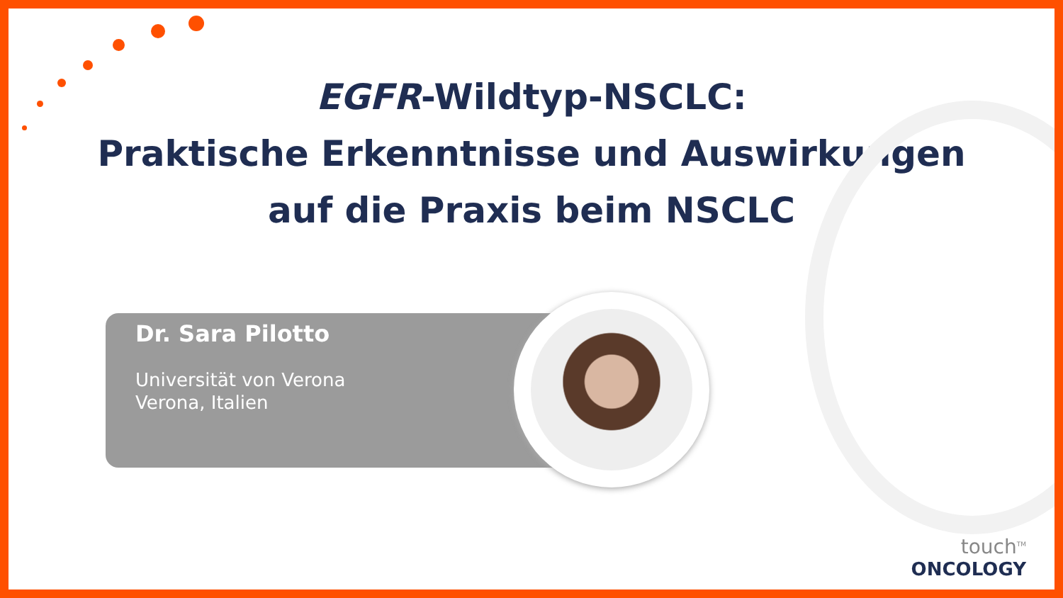EGFR-Wildtyp-NSCLC:
Praktische Erkenntnisse und Auswirkungen
auf die Praxis beim NSCLC
Dr. Sara Pilotto
Universität von Verona
Verona, Italien
touch<sup>TM</sup>
ONCOLOGY